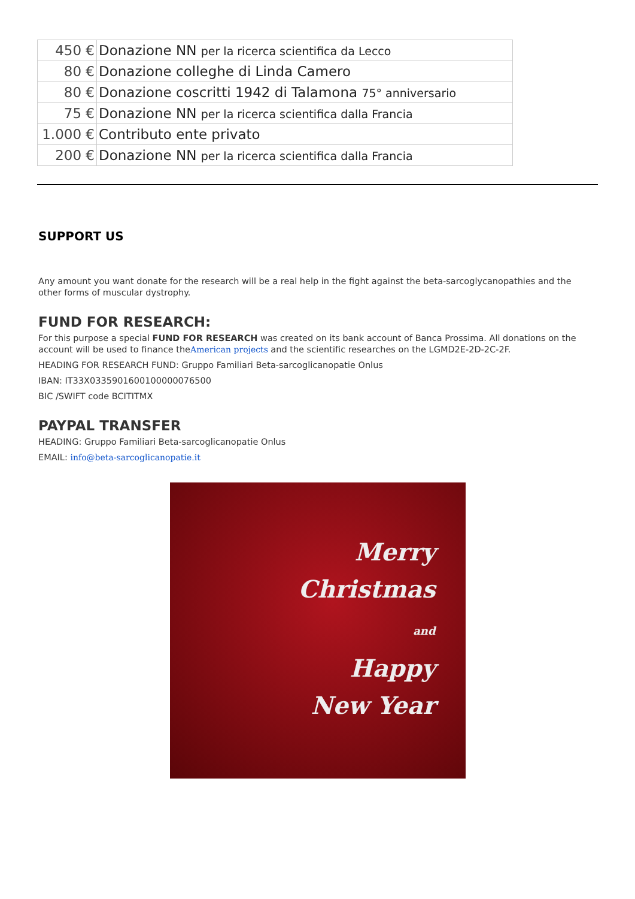| 450 € | Donazione NN per la ricerca scientifica da Lecco |
| 80 € | Donazione colleghe di Linda Camero |
| 80 € | Donazione coscritti 1942 di Talamona 75° anniversario |
| 75 € | Donazione NN per la ricerca scientifica dalla Francia |
| 1.000 € | Contributo ente privato |
| 200 € | Donazione NN per la ricerca scientifica dalla Francia |
SUPPORT US
Any amount you want donate for the research will be a real help in the fight against the beta-sarcoglycanopathies and the other forms of muscular dystrophy.
FUND FOR RESEARCH:
For this purpose a special FUND FOR RESEARCH was created on its bank account of Banca Prossima. All donations on the account will be used to finance theAmerican projects and the scientific researches on the LGMD2E-2D-2C-2F.
HEADING FOR RESEARCH FUND: Gruppo Familiari Beta-sarcoglicanopatie Onlus
IBAN: IT33X0335901600100000076500
BIC /SWIFT code BCITITMX
PAYPAL TRANSFER
HEADING: Gruppo Familiari Beta-sarcoglicanopatie Onlus
EMAIL: info@beta-sarcoglicanopatie.it
Merry
Christmas
and
Happy
New Year